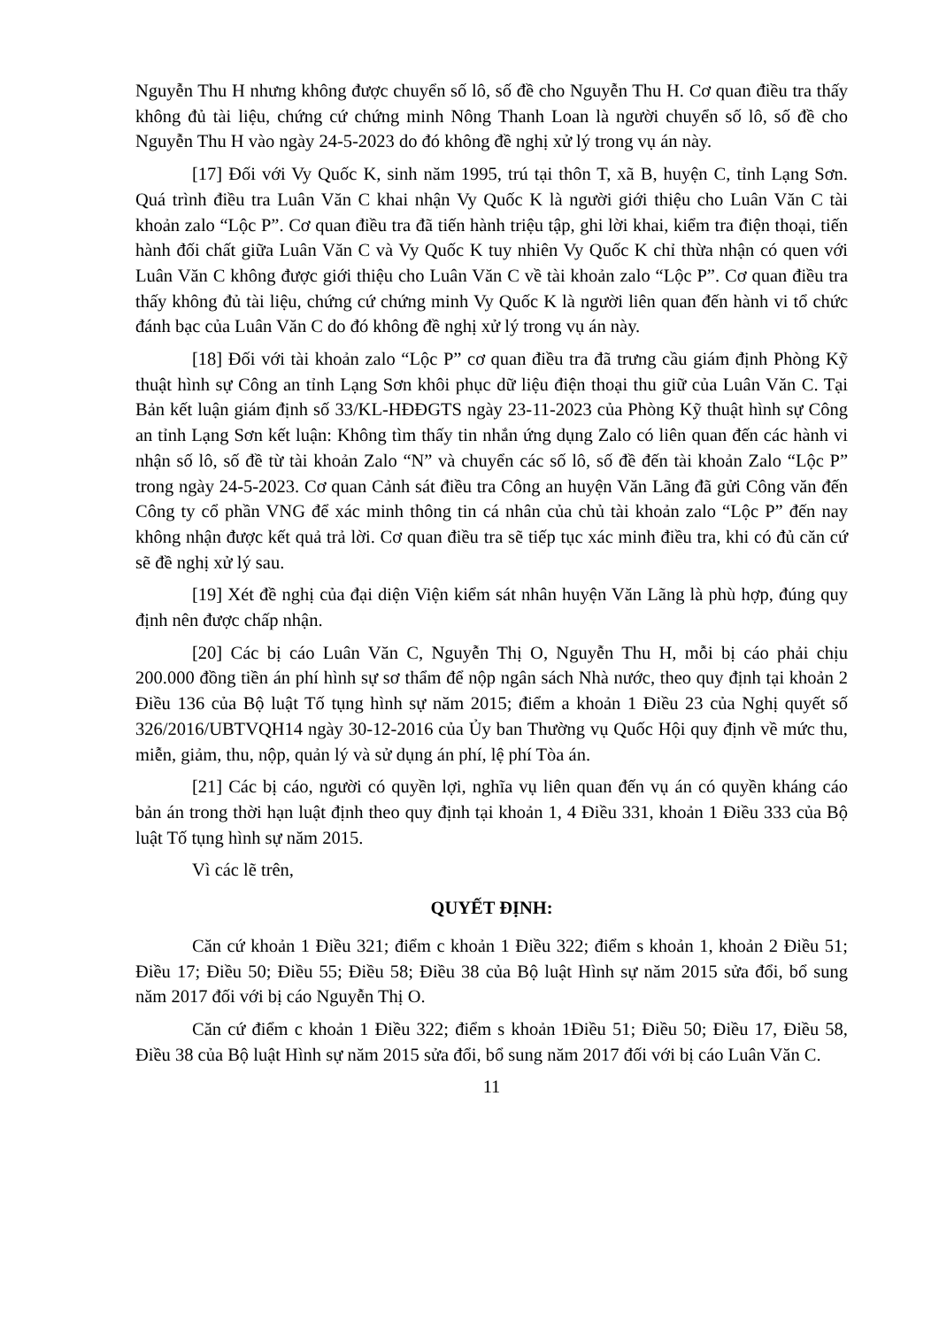Nguyễn Thu H nhưng không được chuyển số lô, số đề cho Nguyễn Thu H. Cơ quan điều tra thấy không đủ tài liệu, chứng cứ chứng minh Nông Thanh Loan là người chuyển số lô, số đề cho Nguyễn Thu H vào ngày 24-5-2023 do đó không đề nghị xử lý trong vụ án này.
[17] Đối với Vy Quốc K, sinh năm 1995, trú tại thôn T, xã B, huyện C, tỉnh Lạng Sơn. Quá trình điều tra Luân Văn C khai nhận Vy Quốc K là người giới thiệu cho Luân Văn C tài khoản zalo “Lộc P”. Cơ quan điều tra đã tiến hành triệu tập, ghi lời khai, kiểm tra điện thoại, tiến hành đối chất giữa Luân Văn C và Vy Quốc K tuy nhiên Vy Quốc K chỉ thừa nhận có quen với Luân Văn C không được giới thiệu cho Luân Văn C về tài khoản zalo “Lộc P”. Cơ quan điều tra thấy không đủ tài liệu, chứng cứ chứng minh Vy Quốc K là người liên quan đến hành vi tổ chức đánh bạc của Luân Văn C do đó không đề nghị xử lý trong vụ án này.
[18] Đối với tài khoản zalo “Lộc P” cơ quan điều tra đã trưng cầu giám định Phòng Kỹ thuật hình sự Công an tỉnh Lạng Sơn khôi phục dữ liệu điện thoại thu giữ của Luân Văn C. Tại Bản kết luận giám định số 33/KL-HĐĐGTS ngày 23-11-2023 của Phòng Kỹ thuật hình sự Công an tỉnh Lạng Sơn kết luận: Không tìm thấy tin nhắn ứng dụng Zalo có liên quan đến các hành vi nhận số lô, số đề từ tài khoản Zalo “N” và chuyển các số lô, số đề đến tài khoản Zalo “Lộc P” trong ngày 24-5-2023. Cơ quan Cảnh sát điều tra Công an huyện Văn Lãng đã gửi Công văn đến Công ty cổ phần VNG để xác minh thông tin cá nhân của chủ tài khoản zalo “Lộc P” đến nay không nhận được kết quả trả lời. Cơ quan điều tra sẽ tiếp tục xác minh điều tra, khi có đủ căn cứ sẽ đề nghị xử lý sau.
[19] Xét đề nghị của đại diện Viện kiểm sát nhân huyện Văn Lãng là phù hợp, đúng quy định nên được chấp nhận.
[20] Các bị cáo Luân Văn C, Nguyễn Thị O, Nguyễn Thu H, mỗi bị cáo phải chịu 200.000 đồng tiền án phí hình sự sơ thẩm để nộp ngân sách Nhà nước, theo quy định tại khoản 2 Điều 136 của Bộ luật Tố tụng hình sự năm 2015; điểm a khoản 1 Điều 23 của Nghị quyết số 326/2016/UBTVQH14 ngày 30-12-2016 của Ủy ban Thường vụ Quốc Hội quy định về mức thu, miễn, giảm, thu, nộp, quản lý và sử dụng án phí, lệ phí Tòa án.
[21] Các bị cáo, người có quyền lợi, nghĩa vụ liên quan đến vụ án có quyền kháng cáo bản án trong thời hạn luật định theo quy định tại khoản 1, 4 Điều 331, khoản 1 Điều 333 của Bộ luật Tố tụng hình sự năm 2015.
Vì các lẽ trên,
QUYẾT ĐỊNH:
Căn cứ khoản 1 Điều 321; điểm c khoản 1 Điều 322; điểm s khoản 1, khoản 2 Điều 51; Điều 17; Điều 50; Điều 55; Điều 58; Điều 38 của Bộ luật Hình sự năm 2015 sửa đổi, bổ sung năm 2017 đối với bị cáo Nguyễn Thị O.
Căn cứ điểm c khoản 1 Điều 322; điểm s khoản 1Điều 51; Điều 50; Điều 17, Điều 58, Điều 38 của Bộ luật Hình sự năm 2015 sửa đổi, bổ sung năm 2017 đối với bị cáo Luân Văn C.
11